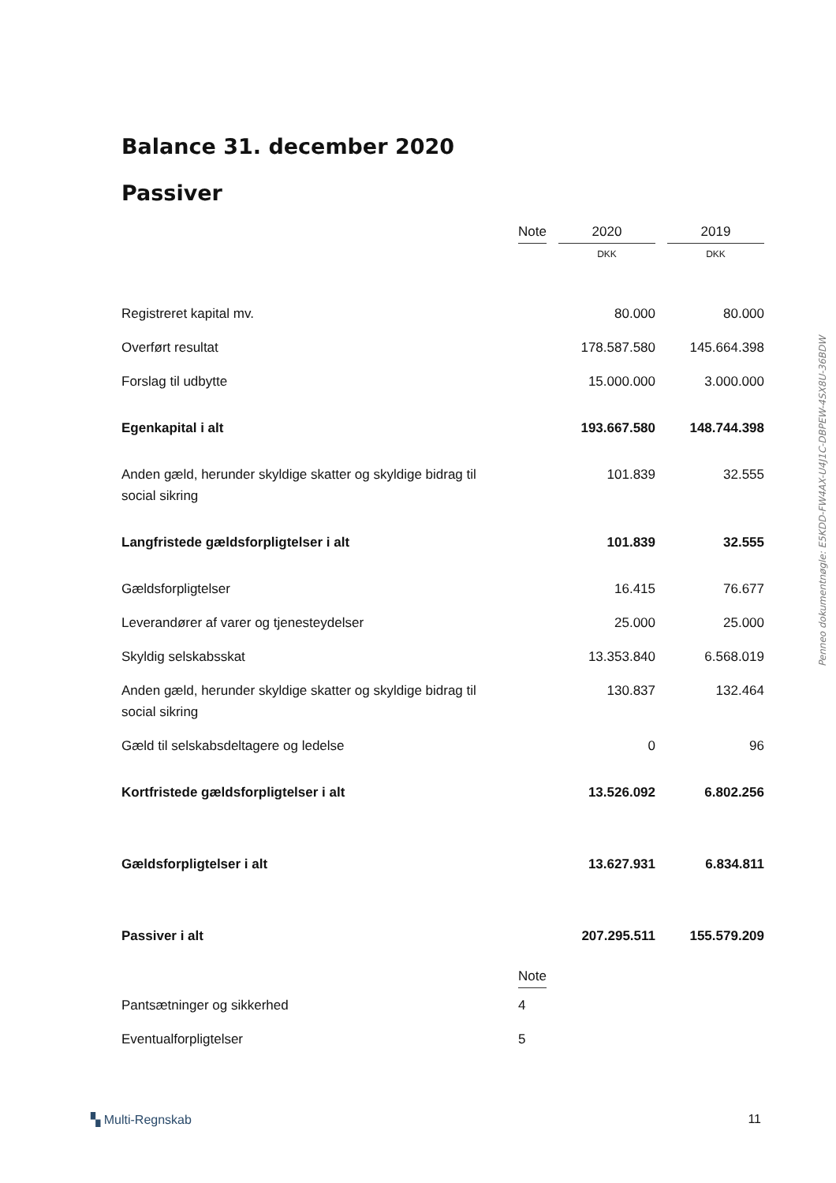Balance 31. december 2020
Passiver
| | Note | 2020 | 2019 |
| | | DKK | DKK |
| Registreret kapital mv. | | 80.000 | 80.000 |
| Overført resultat | | 178.587.580 | 145.664.398 |
| Forslag til udbytte | | 15.000.000 | 3.000.000 |
| Egenkapital i alt | | 193.667.580 | 148.744.398 |
| Anden gæld, herunder skyldige skatter og skyldige bidrag til social sikring | | 101.839 | 32.555 |
| Langfristede gældsforpligtelser i alt | | 101.839 | 32.555 |
| Gældsforpligtelser | | 16.415 | 76.677 |
| Leverandører af varer og tjenesteydelser | | 25.000 | 25.000 |
| Skyldig selskabsskat | | 13.353.840 | 6.568.019 |
| Anden gæld, herunder skyldige skatter og skyldige bidrag til social sikring | | 130.837 | 132.464 |
| Gæld til selskabsdeltagere og ledelse | | 0 | 96 |
| Kortfristede gældsforpligtelser i alt | | 13.526.092 | 6.802.256 |
| Gældsforpligtelser i alt | | 13.627.931 | 6.834.811 |
| Passiver i alt | | 207.295.511 | 155.579.209 |
| | Note | | |
| Pantsætninger og sikkerhed | 4 | | |
| Eventualforpligtelser | 5 | | |
Penneo dokumentnøgle: E5KDD-FW4AX-U4J1C-DBPEW-4SX8U-36BDW
▚ Multi-Regnskab 11